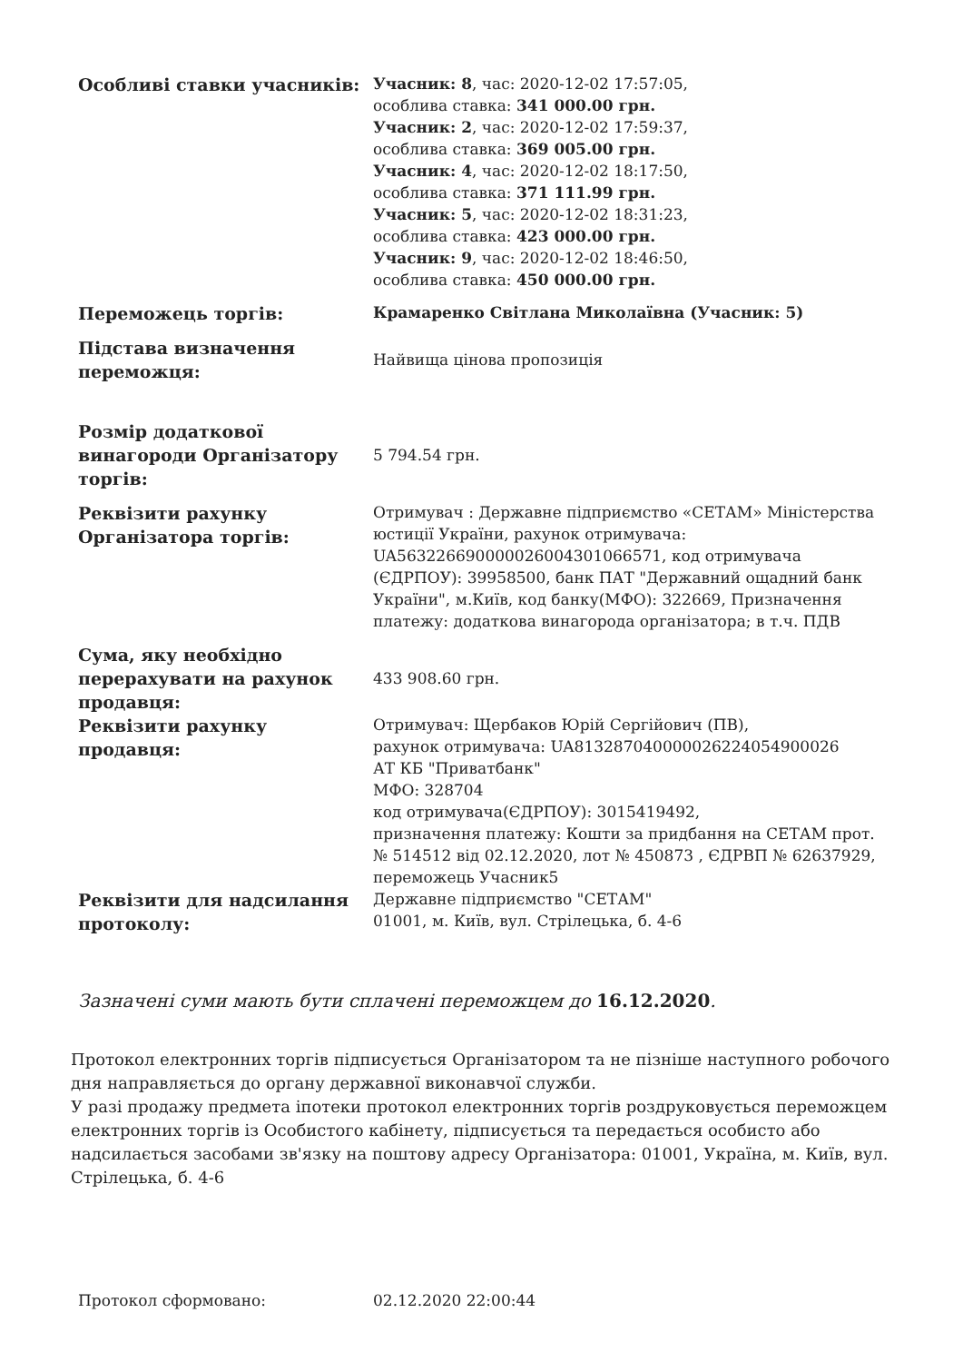| Особливі ставки учасників: | Учасник: 8 , час: 2020-12-02 17:57:05, особлива ставка: 341 000.00 грн. Учасник: 2 , час: 2020-12-02 17:59:37, особлива ставка: 369 005.00 грн. Учасник: 4 , час: 2020-12-02 18:17:50, особлива ставка: 371 111.99 грн. Учасник: 5 , час: 2020-12-02 18:31:23, особлива ставка: 423 000.00 грн. Учасник: 9 , час: 2020-12-02 18:46:50, особлива ставка: 450 000.00 грн. |
| Переможець торгів: | Крамаренко Світлана Миколаївна (Учасник: 5) |
| Підстава визначення переможця: | Найвища цінова пропозиція |
| Розмір додаткової винагороди Організатору торгів: | 5 794.54 грн. |
| Реквізити рахунку Організатора торгів: | Отримувач : Державне підприємство «СЕТАМ» Міністерства юстиції України, рахунок отримувача: UA563226690000026004301066571, код отримувача (ЄДРПОУ): 39958500, банк ПАТ "Державний ощадний банк України", м.Київ, код банку(МФО): 322669, Призначення платежу: додаткова винагорода організатора; в т.ч. ПДВ |
| Сума, яку необхідно перерахувати на рахунок продавця: | 433 908.60 грн. |
| Реквізити рахунку продавця: | Отримувач: Щербаков Юрій Сергійович (ПВ), рахунок отримувача: UA813287040000026224054900026 АТ КБ "Приватбанк" МФО: 328704 код отримувача(ЄДРПОУ): 3015419492, призначення платежу: Кошти за придбання на СЕТАМ прот. № 514512 від 02.12.2020, лот № 450873 , ЄДРВП № 62637929, переможець Учасник5 |
| Реквізити для надсилання протоколу: | Державне підприємство "СЕТАМ" 01001, м. Київ, вул. Стрілецька, б. 4-6 |
Зазначені суми мають бути сплачені переможцем до 16.12.2020.
Протокол електронних торгів підписується Організатором та не пізніше наступного робочого дня направляється до органу державної виконавчої служби.
У разі продажу предмета іпотеки протокол електронних торгів роздруковується переможцем електронних торгів із Особистого кабінету, підписується та передається особисто або надсилається засобами зв'язку на поштову адресу Організатора: 01001, Україна, м. Київ, вул. Стрілецька, б. 4-6
Протокол сформовано: 02.12.2020 22:00:44